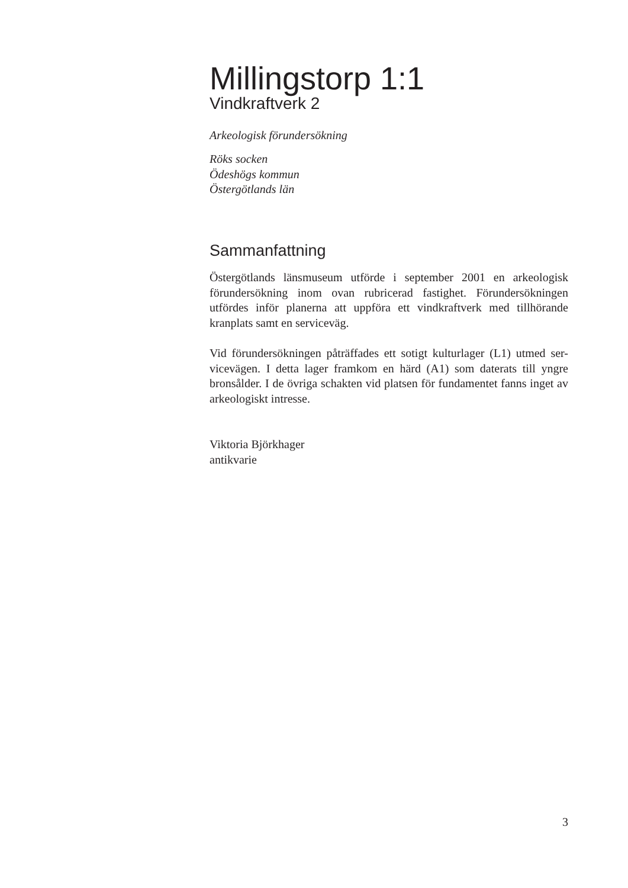Millingstorp 1:1
Vindkraftverk 2
Arkeologisk förundersökning
Röks socken
Ödeshögs kommun
Östergötlands län
Sammanfattning
Östergötlands länsmuseum utförde i september 2001 en arkeologisk förundersökning inom ovan rubricerad fastighet. Förundersökningen utfördes inför planerna att uppföra ett vindkraftverk med tillhörande kranplats samt en serviceväg.
Vid förundersökningen påträffades ett sotigt kulturlager (L1) utmed ser-vicevägen. I detta lager framkom en härd (A1) som daterats till yngre bronsålder. I de övriga schakten vid platsen för fundamentet fanns inget av arkeologiskt intresse.
Viktoria Björkhager
antikvarie
3